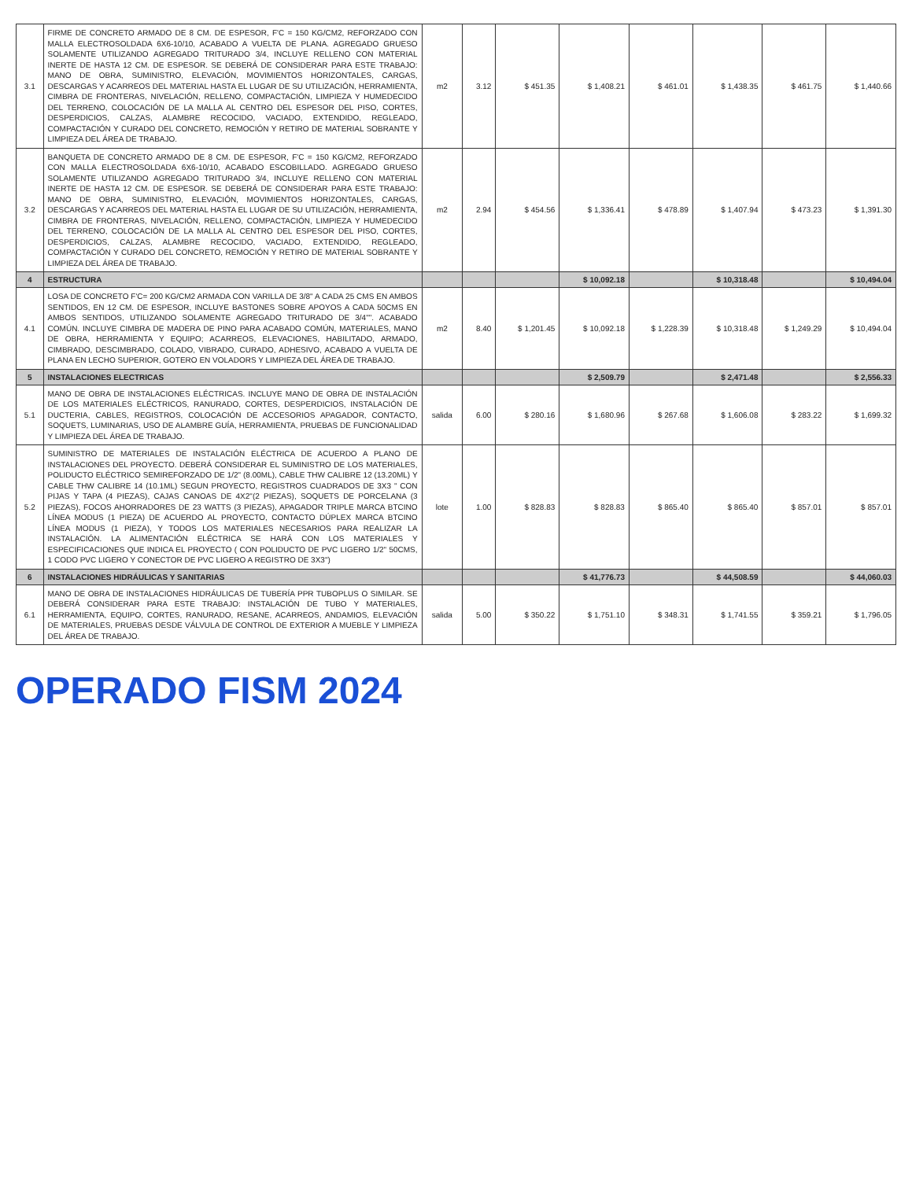| 3.1 | FIRME DE CONCRETO ARMADO DE 8 CM. DE ESPESOR, F'C = 150 KG/CM2, REFORZADO CON MALLA ELECTROSOLDADA 6X6-10/10, ACABADO A VUELTA DE PLANA. AGREGADO GRUESO SOLAMENTE UTILIZANDO AGREGADO TRITURADO 3/4, INCLUYE RELLENO CON MATERIAL INERTE DE HASTA 12 CM. DE ESPESOR. SE DEBERÁ DE CONSIDERAR PARA ESTE TRABAJO: MANO DE OBRA, SUMINISTRO, ELEVACIÓN, MOVIMIENTOS HORIZONTALES, CARGAS, DESCARGAS Y ACARREOS DEL MATERIAL HASTA EL LUGAR DE SU UTILIZACIÓN, HERRAMIENTA, CIMBRA DE FRONTERAS, NIVELACIÓN, RELLENO, COMPACTACIÓN, LIMPIEZA Y HUMEDECIDO DEL TERRENO, COLOCACIÓN DE LA MALLA AL CENTRO DEL ESPESOR DEL PISO, CORTES, DESPERDICIOS, CALZAS, ALAMBRE RECOCIDO, VACIADO, EXTENDIDO, REGLEADO, COMPACTACIÓN Y CURADO DEL CONCRETO, REMOCIÓN Y RETIRO DE MATERIAL SOBRANTE Y LIMPIEZA DEL ÁREA DE TRABAJO. | m2 | 3.12 | $ 451.35 | $ 1,408.21 | $ 461.01 | $ 1,438.35 | $ 461.75 | $ 1,440.66 |
| 3.2 | BANQUETA DE CONCRETO ARMADO DE 8 CM. DE ESPESOR, F'C = 150 KG/CM2, REFORZADO CON MALLA ELECTROSOLDADA 6X6-10/10, ACABADO ESCOBILLADO. AGREGADO GRUESO SOLAMENTE UTILIZANDO AGREGADO TRITURADO 3/4, INCLUYE RELLENO CON MATERIAL INERTE DE HASTA 12 CM. DE ESPESOR. SE DEBERÁ DE CONSIDERAR PARA ESTE TRABAJO: MANO DE OBRA, SUMINISTRO, ELEVACIÓN, MOVIMIENTOS HORIZONTALES, CARGAS, DESCARGAS Y ACARREOS DEL MATERIAL HASTA EL LUGAR DE SU UTILIZACIÓN, HERRAMIENTA, CIMBRA DE FRONTERAS, NIVELACIÓN, RELLENO, COMPACTACIÓN, LIMPIEZA Y HUMEDECIDO DEL TERRENO, COLOCACIÓN DE LA MALLA AL CENTRO DEL ESPESOR DEL PISO, CORTES, DESPERDICIOS, CALZAS, ALAMBRE RECOCIDO, VACIADO, EXTENDIDO, REGLEADO, COMPACTACIÓN Y CURADO DEL CONCRETO, REMOCIÓN Y RETIRO DE MATERIAL SOBRANTE Y LIMPIEZA DEL ÁREA DE TRABAJO. | m2 | 2.94 | $ 454.56 | $ 1,336.41 | $ 478.89 | $ 1,407.94 | $ 473.23 | $ 1,391.30 |
| 4 | ESTRUCTURA | | | | $ 10,092.18 | | $ 10,318.48 | | $ 10,494.04 |
| 4.1 | LOSA DE CONCRETO F'C= 200 KG/CM2 ARMADA CON VARILLA DE 3/8" A CADA 25 CMS EN AMBOS SENTIDOS, EN 12 CM. DE ESPESOR, INCLUYE BASTONES SOBRE APOYOS A CADA 50CMS EN AMBOS SENTIDOS, UTILIZANDO SOLAMENTE AGREGADO TRITURADO DE 3/4"". ACABADO COMÚN. INCLUYE CIMBRA DE MADERA DE PINO PARA ACABADO COMÚN, MATERIALES, MANO DE OBRA, HERRAMIENTA Y EQUIPO; ACARREOS, ELEVACIONES, HABILITADO, ARMADO, CIMBRADO, DESCIMBRADO, COLADO, VIBRADO, CURADO, ADHESIVO, ACABADO A VUELTA DE PLANA EN LECHO SUPERIOR, GOTERO EN VOLADORS Y LIMPIEZA DEL ÁREA DE TRABAJO. | m2 | 8.40 | $ 1,201.45 | $ 10,092.18 | $ 1,228.39 | $ 10,318.48 | $ 1,249.29 | $ 10,494.04 |
| 5 | INSTALACIONES ELECTRICAS | | | | $ 2,509.79 | | $ 2,471.48 | | $ 2,556.33 |
| 5.1 | MANO DE OBRA DE INSTALACIONES ELÉCTRICAS. INCLUYE MANO DE OBRA DE INSTALACIÓN DE LOS MATERIALES ELÉCTRICOS, RANURADO, CORTES, DESPERDICIOS, INSTALACIÓN DE DUCTERIA, CABLES, REGISTROS, COLOCACIÓN DE ACCESORIOS APAGADOR, CONTACTO, SOQUETS, LUMINARIAS, USO DE ALAMBRE GUÍA, HERRAMIENTA, PRUEBAS DE FUNCIONALIDAD Y LIMPIEZA DEL ÁREA DE TRABAJO. | salida | 6.00 | $ 280.16 | $ 1,680.96 | $ 267.68 | $ 1,606.08 | $ 283.22 | $ 1,699.32 |
| 5.2 | SUMINISTRO DE MATERIALES DE INSTALACIÓN ELÉCTRICA DE ACUERDO A PLANO DE INSTALACIONES DEL PROYECTO. DEBERÁ CONSIDERAR EL SUMINISTRO DE LOS MATERIALES, POLIDUCTO ELÉCTRICO SEMIREFORZADO DE 1/2" (8.00ML), CABLE THW CALIBRE 12 (13.20ML) Y CABLE THW CALIBRE 14 (10.1ML) SEGUN PROYECTO, REGISTROS CUADRADOS DE 3X3 " CON PIJAS Y TAPA (4 PIEZAS), CAJAS CANOAS DE 4X2"(2 PIEZAS), SOQUETS DE PORCELANA (3 PIEZAS), FOCOS AHORRADORES DE 23 WATTS (3 PIEZAS), APAGADOR TRIPLE MARCA BTCINO LÍNEA MODUS (1 PIEZA) DE ACUERDO AL PROYECTO, CONTACTO DÚPLEX MARCA BTCINO LÍNEA MODUS (1 PIEZA), Y TODOS LOS MATERIALES NECESARIOS PARA REALIZAR LA INSTALACIÓN. LA ALIMENTACIÓN ELÉCTRICA SE HARÁ CON LOS MATERIALES Y ESPECIFICACIONES QUE INDICA EL PROYECTO ( CON POLIDUCTO DE PVC LIGERO 1/2" 50CMS, 1 CODO PVC LIGERO Y CONECTOR DE PVC LIGERO A REGISTRO DE 3X3") | lote | 1.00 | $ 828.83 | $ 828.83 | $ 865.40 | $ 865.40 | $ 857.01 | $ 857.01 |
| 6 | INSTALACIONES HIDRÁULICAS Y SANITARIAS | | | | $ 41,776.73 | | $ 44,508.59 | | $ 44,060.03 |
| 6.1 | MANO DE OBRA DE INSTALACIONES HIDRÁULICAS DE TUBERÍA PPR TUBOPLUS O SIMILAR. SE DEBERÁ CONSIDERAR PARA ESTE TRABAJO: INSTALACIÓN DE TUBO Y MATERIALES, HERRAMIENTA, EQUIPO, CORTES, RANURADO, RESANE, ACARREOS, ANDAMIOS, ELEVACIÓN DE MATERIALES, PRUEBAS DESDE VÁLVULA DE CONTROL DE EXTERIOR A MUEBLE Y LIMPIEZA DEL ÁREA DE TRABAJO. | salida | 5.00 | $ 350.22 | $ 1,751.10 | $ 348.31 | $ 1,741.55 | $ 359.21 | $ 1,796.05 |
OPERADO FISM 2024